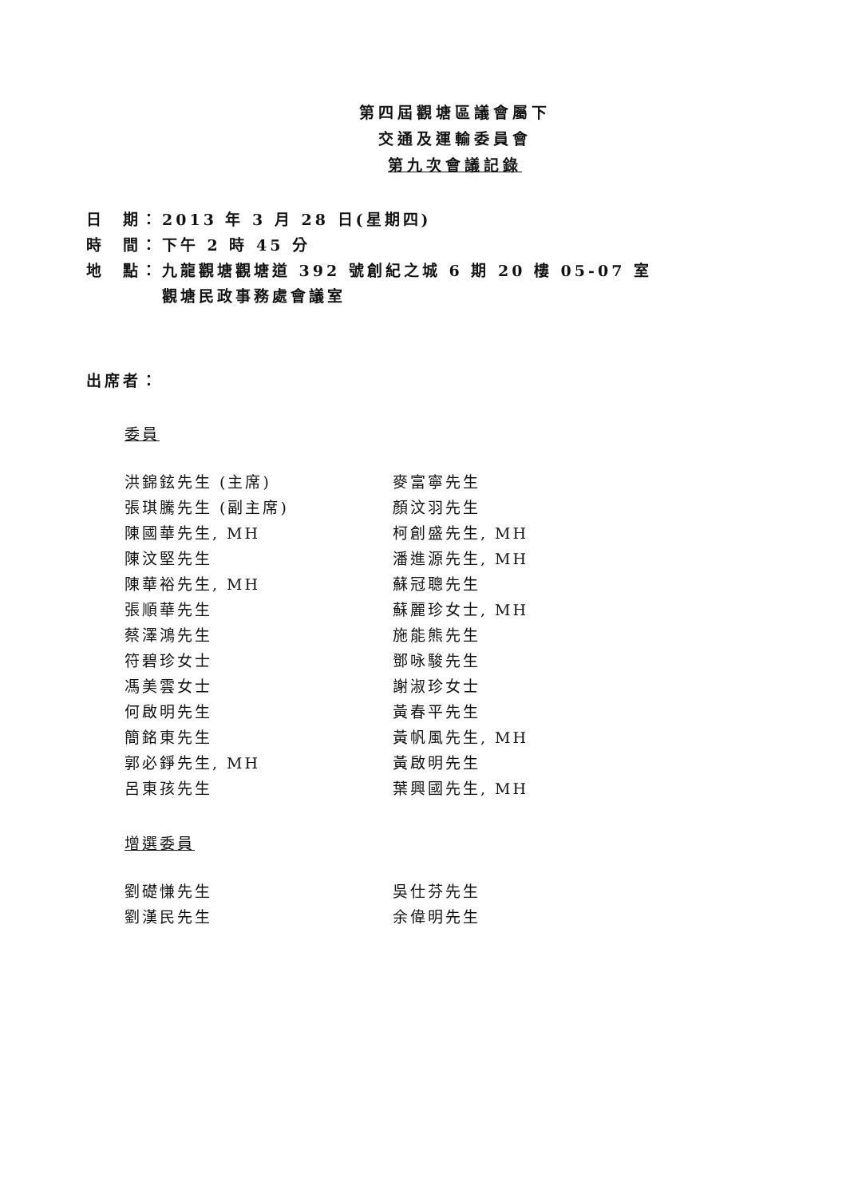第四屆觀塘區議會屬下
交通及運輸委員會
第九次會議記錄
日　期： 2013 年 3 月 28 日(星期四)
時　間： 下午 2 時 45 分
地　點： 九龍觀塘觀塘道 392 號創紀之城 6 期 20 樓 05-07 室
觀塘民政事務處會議室
出席者：
委員
| 洪錦鉉先生 (主席) | 麥富寧先生 |
| 張琪騰先生 (副主席) | 顏汶羽先生 |
| 陳國華先生, MH | 柯創盛先生, MH |
| 陳汶堅先生 | 潘進源先生, MH |
| 陳華裕先生, MH | 蘇冠聰先生 |
| 張順華先生 | 蘇麗珍女士, MH |
| 蔡澤鴻先生 | 施能熊先生 |
| 符碧珍女士 | 鄧咏駿先生 |
| 馮美雲女士 | 謝淑珍女士 |
| 何啟明先生 | 黃春平先生 |
| 簡銘東先生 | 黃帆風先生, MH |
| 郭必錚先生, MH | 黃啟明先生 |
| 呂東孩先生 | 葉興國先生, MH |
增選委員
| 劉礎慊先生 | 吳仕芬先生 |
| 劉漢民先生 | 余偉明先生 |